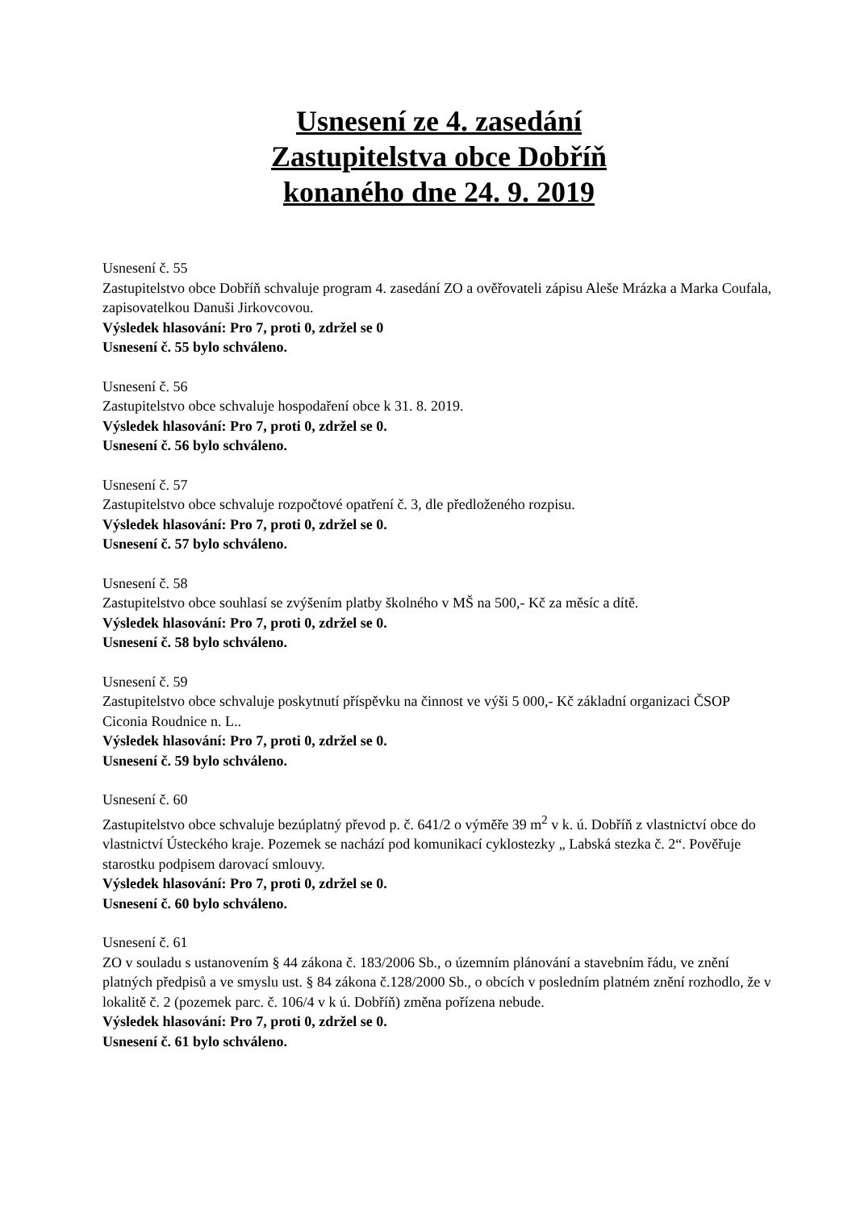Usnesení ze 4. zasedání
Zastupitelstva obce Dobříň
konaného dne 24. 9. 2019
Usnesení č. 55
Zastupitelstvo obce Dobříň schvaluje program 4. zasedání ZO a ověřovateli zápisu Aleše Mrázka a Marka Coufala, zapisovatelkou Danuši Jirkovcovou.
Výsledek hlasování: Pro 7, proti 0, zdržel se 0
Usnesení č. 55 bylo schváleno.
Usnesení č. 56
Zastupitelstvo obce schvaluje hospodaření obce k 31. 8. 2019.
Výsledek hlasování: Pro 7, proti 0, zdržel se 0.
Usnesení č. 56 bylo schváleno.
Usnesení č. 57
Zastupitelstvo obce schvaluje rozpočtové opatření č. 3, dle předloženého rozpisu.
Výsledek hlasování: Pro 7, proti 0, zdržel se 0.
Usnesení č. 57 bylo schváleno.
Usnesení č. 58
Zastupitelstvo obce souhlasí se zvýšením platby školného v MŠ na 500,- Kč za měsíc a dítě.
Výsledek hlasování: Pro 7, proti 0, zdržel se 0.
Usnesení č. 58 bylo schváleno.
Usnesení č. 59
Zastupitelstvo obce schvaluje poskytnutí příspěvku na činnost ve výši 5 000,- Kč základní organizaci ČSOP Ciconia Roudnice n. L..
Výsledek hlasování: Pro 7, proti 0, zdržel se 0.
Usnesení č. 59 bylo schváleno.
Usnesení č. 60
Zastupitelstvo obce schvaluje bezúplatný převod p. č. 641/2 o výměře 39 m<sup>2</sup> v k. ú. Dobříň z vlastnictví obce do vlastnictví Ústeckého kraje. Pozemek se nachází pod komunikací cyklostezky „ Labská stezka č. 2“. Pověřuje starostku podpisem darovací smlouvy.
Výsledek hlasování: Pro 7, proti 0, zdržel se 0.
Usnesení č. 60 bylo schváleno.
Usnesení č. 61
ZO v souladu s ustanovením § 44 zákona č. 183/2006 Sb., o územním plánování a stavebním řádu, ve znění platných předpisů a ve smyslu ust. § 84 zákona č.128/2000 Sb., o obcích v posledním platném znění rozhodlo, že v lokalitě č. 2 (pozemek parc. č. 106/4 v k ú. Dobříň) změna pořízena nebude.
Výsledek hlasování: Pro 7, proti 0, zdržel se 0.
Usnesení č. 61 bylo schváleno.